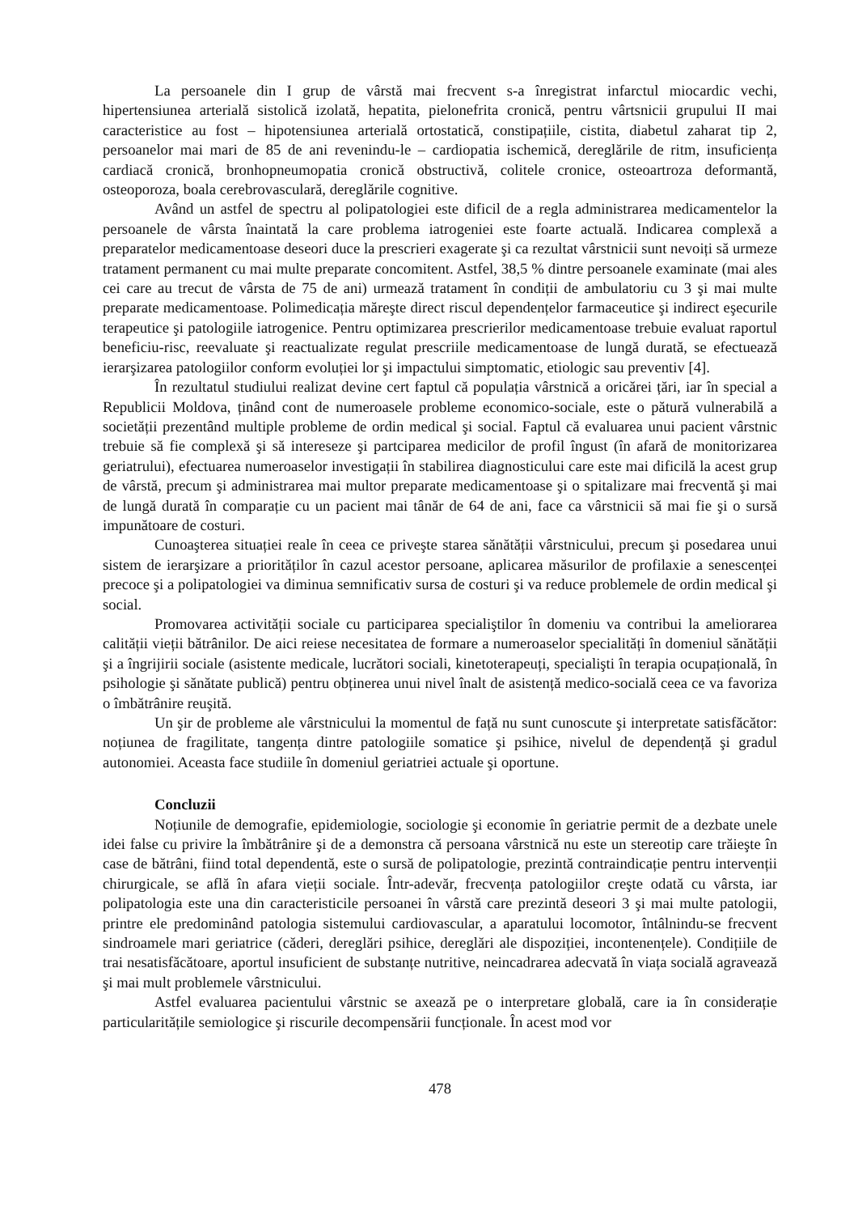La persoanele din I grup de vârstă mai frecvent s-a înregistrat infarctul miocardic vechi, hipertensiunea arterială sistolică izolată, hepatita, pielonefrita cronică, pentru vârtsnicii grupului II mai caracteristice au fost – hipotensiunea arterială ortostatică, constipațiile, cistita, diabetul zaharat tip 2, persoanelor mai mari de 85 de ani revenindu-le – cardiopatia ischemică, dereglările de ritm, insuficiența cardiacă cronică, bronhopneumopatia cronică obstructivă, colitele cronice, osteoartroza deformantă, osteoporoza, boala cerebrovasculară, dereglările cognitive.
Având un astfel de spectru al polipatologiei este dificil de a regla administrarea medicamentelor la persoanele de vârsta înaintată la care problema iatrogeniei este foarte actuală. Indicarea complexă a preparatelor medicamentoase deseori duce la prescrieri exagerate şi ca rezultat vârstnicii sunt nevoiți să urmeze tratament permanent cu mai multe preparate concomitent. Astfel, 38,5 % dintre persoanele examinate (mai ales cei care au trecut de vârsta de 75 de ani) urmează tratament în condiții de ambulatoriu cu 3 şi mai multe preparate medicamentoase. Polimedicația măreşte direct riscul dependențelor farmaceutice şi indirect eşecurile terapeutice şi patologiile iatrogenice. Pentru optimizarea prescrierilor medicamentoase trebuie evaluat raportul beneficiu-risc, reevaluate şi reactualizate regulat prescriile medicamentoase de lungă durată, se efectuează ierarşizarea patologiilor conform evoluției lor şi impactului simptomatic, etiologic sau preventiv [4].
În rezultatul studiului realizat devine cert faptul că populația vârstnică a oricărei țări, iar în special a Republicii Moldova, ținând cont de numeroasele probleme economico-sociale, este o pătură vulnerabilă a societății prezentând multiple probleme de ordin medical şi social. Faptul că evaluarea unui pacient vârstnic trebuie să fie complexă şi să intereseze şi partciparea medicilor de profil îngust (în afară de monitorizarea geriatrului), efectuarea numeroaselor investigații în stabilirea diagnosticului care este mai dificilă la acest grup de vârstă, precum şi administrarea mai multor preparate medicamentoase şi o spitalizare mai frecventă şi mai de lungă durată în comparație cu un pacient mai tânăr de 64 de ani, face ca vârstnicii să mai fie şi o sursă impunătoare de costuri.
Cunoaşterea situației reale în ceea ce priveşte starea sănătății vârstnicului, precum şi posedarea unui sistem de ierarşizare a priorităților în cazul acestor persoane, aplicarea măsurilor de profilaxie a senescenței precoce şi a polipatologiei va diminua semnificativ sursa de costuri şi va reduce problemele de ordin medical şi social.
Promovarea activității sociale cu participarea specialiştilor în domeniu va contribui la ameliorarea calității vieții bătrânilor. De aici reiese necesitatea de formare a numeroaselor specialități în domeniul sănătății şi a îngrijirii sociale (asistente medicale, lucrători sociali, kinetoterapeuți, specialişti în terapia ocupațională, în psihologie şi sănătate publică) pentru obținerea unui nivel înalt de asistență medico-socială ceea ce va favoriza o îmbătrânire reuşită.
Un şir de probleme ale vârstnicului la momentul de față nu sunt cunoscute şi interpretate satisfăcător: noțiunea de fragilitate, tangența dintre patologiile somatice şi psihice, nivelul de dependență şi gradul autonomiei. Aceasta face studiile în domeniul geriatriei actuale şi oportune.
Concluzii
Noțiunile de demografie, epidemiologie, sociologie şi economie în geriatrie permit de a dezbate unele idei false cu privire la îmbătrânire şi de a demonstra că persoana vârstnică nu este un stereotip care trăieşte în case de bătrâni, fiind total dependentă, este o sursă de polipatologie, prezintă contraindicație pentru intervenții chirurgicale, se află în afara vieții sociale. Într-adevăr, frecvența patologiilor creşte odată cu vârsta, iar polipatologia este una din caracteristicile persoanei în vârstă care prezintă deseori 3 şi mai multe patologii, printre ele predominând patologia sistemului cardiovascular, a aparatului locomotor, întâlnindu-se frecvent sindroamele mari geriatrice (căderi, dereglări psihice, dereglări ale dispoziției, incontenențele). Condițiile de trai nesatisfăcătoare, aportul insuficient de substanțe nutritive, neincadrarea adecvată în viața socială agravează şi mai mult problemele vârstnicului.
Astfel evaluarea pacientului vârstnic se axează pe o interpretare globală, care ia în considerație particularitățile semiologice şi riscurile decompensării funcționale. În acest mod vor
478